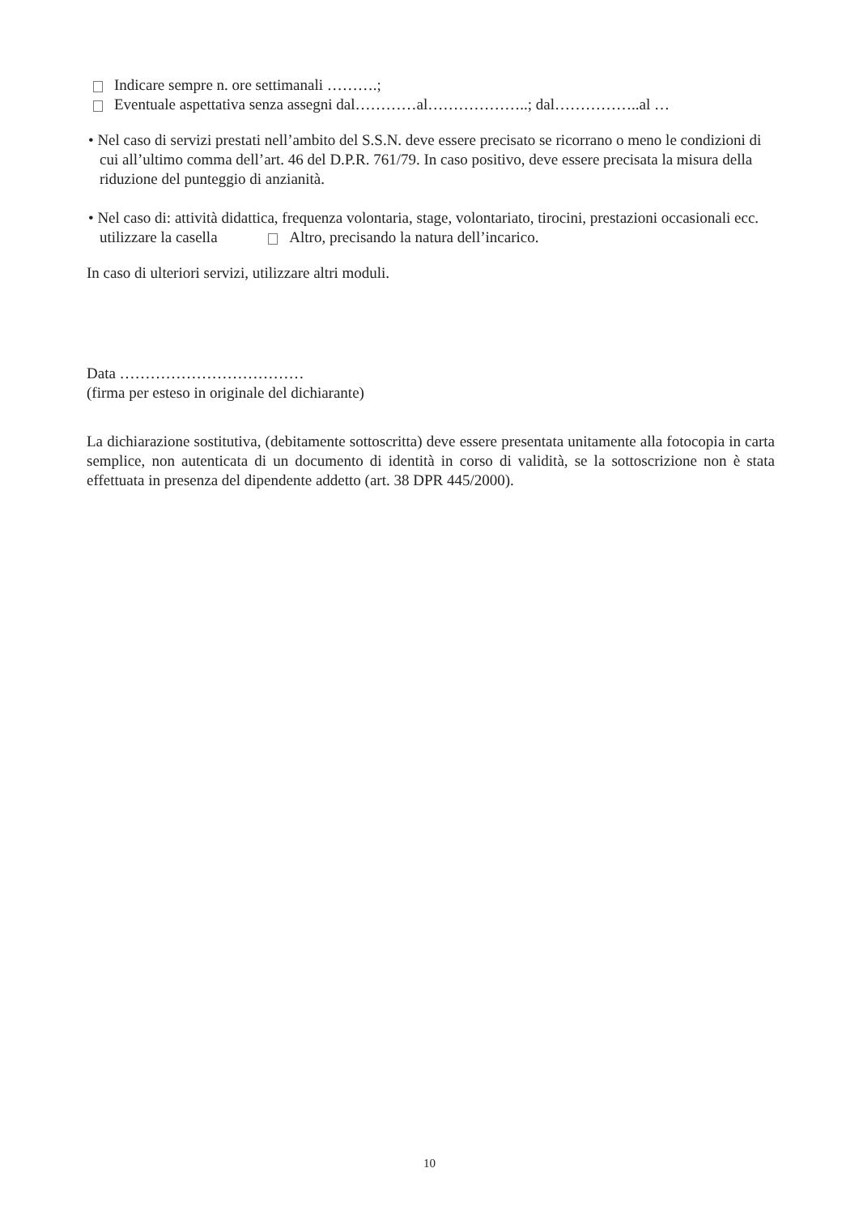Indicare sempre n. ore settimanali ……….;
Eventuale aspettativa senza assegni dal…………al………………..; dal……………..al …
• Nel caso di servizi prestati nell’ambito del S.S.N. deve essere precisato se ricorrano o meno le condizioni di cui all’ultimo comma dell’art. 46 del D.P.R. 761/79. In caso positivo, deve essere precisata la misura della riduzione del punteggio di anzianità.
• Nel caso di: attività didattica, frequenza volontaria, stage, volontariato, tirocini, prestazioni occasionali ecc. utilizzare la casella Altro, precisando la natura dell’incarico.
In caso di ulteriori servizi, utilizzare altri moduli.
Data ………………………………
(firma per esteso in originale del dichiarante)
La dichiarazione sostitutiva, (debitamente sottoscritta) deve essere presentata unitamente alla fotocopia in carta semplice, non autenticata di un documento di identità in corso di validità, se la sottoscrizione non è stata effettuata in presenza del dipendente addetto (art. 38 DPR 445/2000).
10